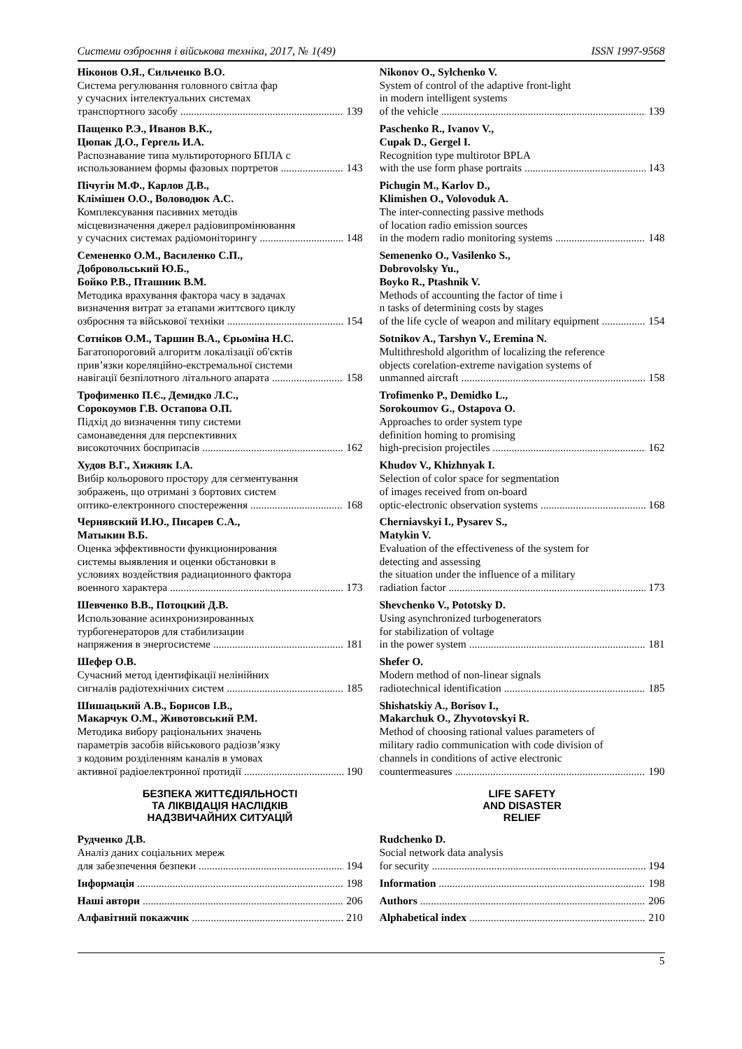Системи озброєння і військова техніка, 2017, № 1(49) ISSN 1997-9568
Ніконов О.Я., Сильченко В.О.
Система регулювання головного світла фар
у сучасних інтелектуальних системах
транспортного засобу 139
Пащенко Р.Э., Иванов В.К.,
Цюпак Д.О., Гергель И.А.
Распознавание типа мультироторного БПЛА с
использованием формы фазовых портретов 143
Пічугін М.Ф., Карлов Д.В.,
Клімішен О.О., Воловодюк А.С.
Комплексування пасивних методів
місцевизначення джерел радіовипромінювання
у сучасних системах радіомоніторингу 148
Семененко О.М., Василенко С.П.,
Добровольський Ю.Б.,
Бойко Р.В., Пташник В.М.
Методика врахування фактора часу в задачах
визначення витрат за етапами життєвого циклу
озброєння та військової техніки 154
Сотніков О.М., Таршин В.А., Єрьоміна Н.С.
Багатопороговий алгоритм локалізації об'єктів
прив’язки кореляційно-екстремальної системи
навігації безпілотного літального апарата 158
Трофименко П.Є., Демидко Л.С.,
Сорокоумов Г.В. Остапова О.П.
Підхід до визначення типу системи
самонаведення для перспективних
високоточних боєприпасів 162
Худов В.Г., Хижняк І.А.
Вибір кольорового простору для сегментування
зображень, що отримані з бортових систем
оптико-електронного спостереження 168
Чернявский И.Ю., Писарев С.А.,
Матыкин В.Б.
Оценка эффективности функционирования
системы выявления и оценки обстановки в
условиях воздействия радиационного фактора
военного характера 173
Шевченко В.В., Потоцкий Д.В.
Использование асинхронизированных
турбогенераторов для стабилизации
напряжения в энергосистеме 181
Шефер О.В.
Сучасний метод ідентифікації нелінійних
сигналів радіотехнічних систем 185
Шишацький А.В., Борисов І.В.,
Макарчук О.М., Животовський Р.М.
Методика вибору раціональних значень
параметрів засобів військового радіозв’язку
з кодовим розділенням каналів в умовах
активної радіоелектронної протидії 190
БЕЗПЕКА ЖИТТЄДІЯЛЬНОСТІ
ТА ЛІКВІДАЦІЯ НАСЛІДКІВ
НАДЗВИЧАЙНИХ СИТУАЦІЙ
Рудченко Д.В.
Аналіз даних соціальних мереж
для забезпечення безпеки 194
Інформація 198
Наші автори 206
Алфавітний покажчик 210
Nikonov O., Sylchenko V.
System of control of the adaptive front-light
in modern intelligent systems
of the vehicle 139
Paschenko R., Ivanov V.,
Cupak D., Gergel I.
Recognition type multirotor BPLA
with the use form phase portraits 143
Pichugin M., Karlov D.,
Klimishen O., Volovoduk A.
The inter-connecting passive methods
of location radio emission sources
in the modern radio monitoring systems 148
Semenenko O., Vasilenko S.,
Dobrovolsky Yu.,
Boyko R., Ptashnik V.
Methods of accounting the factor of time i
n tasks of determining costs by stages
of the life cycle of weapon and military equipment 154
Sotnikov A., Tarshyn V., Eremina N.
Multithreshold algorithm of localizing the reference
objects corelation-extreme navigation systems of
unmanned aircraft 158
Trofimenko P., Demidko L.,
Sorokoumov G., Ostapova O.
Approaches to order system type
definition homing to promising
high-precision projectiles 162
Khudov V., Khizhnyak I.
Selection of color space for segmentation
of images received from on-board
optic-electronic observation systems 168
Cherniavskyi I., Pysarev S.,
Matykin V.
Evaluation of the effectiveness of the system for
detecting and assessing
the situation under the influence of a military
radiation factor 173
Shevchenko V., Pototsky D.
Using asynchronized turbogenerators
for stabilization of voltage
in the power system 181
Shefer O.
Modern method of non-linear signals
radiotechnical identification 185
Shishatskiy A., Borisov I.,
Makarchuk O., Zhyvotovskyi R.
Method of choosing rational values parameters of
military radio communication with code division of
channels in conditions of active electronic
countermeasures 190
LIFE SAFETY
AND DISASTER
RELIEF
Rudchenko D.
Social network data analysis
for security 194
Information 198
Authors 206
Alphabetical index 210
5